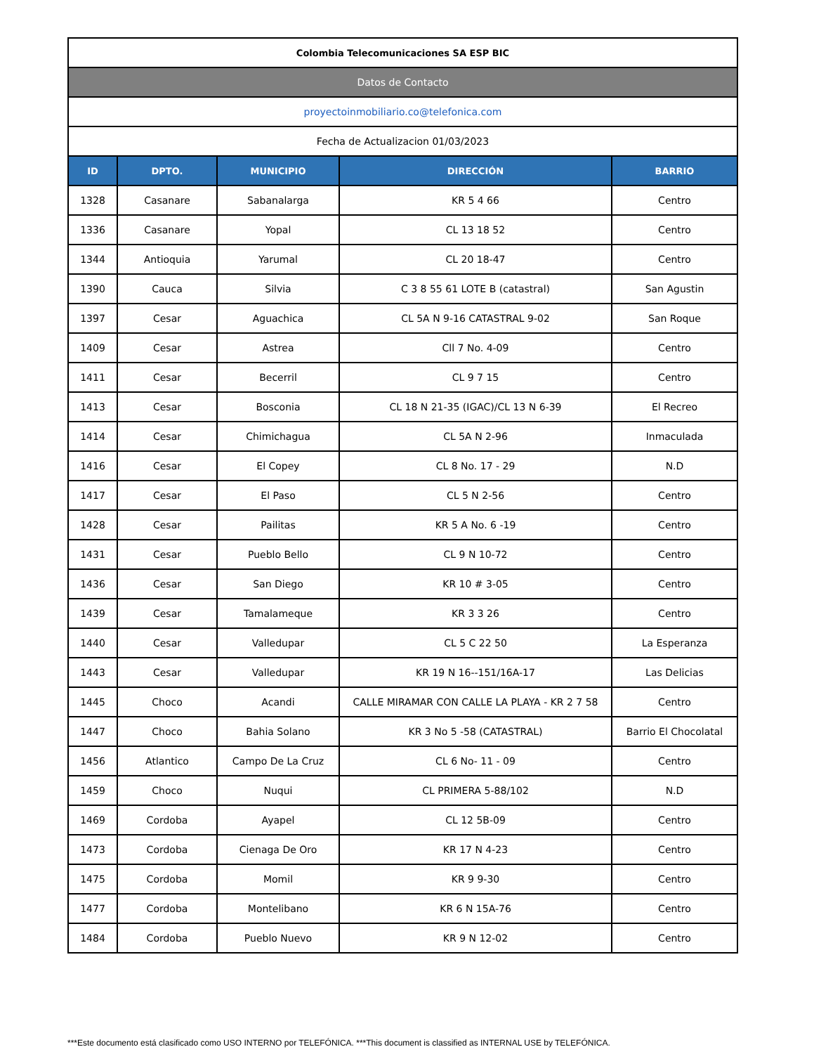| Colombia Telecomunicaciones SA ESP BIC | | | | |
| Datos de Contacto | | | | |
| proyectoinmobiliario.co@telefonica.com | | | | |
| Fecha de Actualizacion 01/03/2023 | | | | |
| ID | DPTO. | MUNICIPIO | DIRECCIÓN | BARRIO |
| 1328 | Casanare | Sabanalarga | KR 5 4 66 | Centro |
| 1336 | Casanare | Yopal | CL 13 18 52 | Centro |
| 1344 | Antioquia | Yarumal | CL 20 18-47 | Centro |
| 1390 | Cauca | Silvia | C 3 8 55 61 LOTE B (catastral) | San Agustin |
| 1397 | Cesar | Aguachica | CL 5A N 9-16 CATASTRAL 9-02 | San Roque |
| 1409 | Cesar | Astrea | Cll 7 No. 4-09 | Centro |
| 1411 | Cesar | Becerril | CL 9 7 15 | Centro |
| 1413 | Cesar | Bosconia | CL 18 N 21-35 (IGAC)/CL 13 N 6-39 | El Recreo |
| 1414 | Cesar | Chimichagua | CL 5A N 2-96 | Inmaculada |
| 1416 | Cesar | El Copey | CL 8 No. 17 - 29 | N.D |
| 1417 | Cesar | El Paso | CL 5 N 2-56 | Centro |
| 1428 | Cesar | Pailitas | KR 5 A No. 6 -19 | Centro |
| 1431 | Cesar | Pueblo Bello | CL 9 N 10-72 | Centro |
| 1436 | Cesar | San Diego | KR 10 # 3-05 | Centro |
| 1439 | Cesar | Tamalameque | KR 3 3 26 | Centro |
| 1440 | Cesar | Valledupar | CL 5 C 22 50 | La Esperanza |
| 1443 | Cesar | Valledupar | KR 19 N 16--151/16A-17 | Las Delicias |
| 1445 | Choco | Acandi | CALLE MIRAMAR CON CALLE LA PLAYA - KR 2 7 58 | Centro |
| 1447 | Choco | Bahia Solano | KR 3 No 5 -58 (CATASTRAL) | Barrio El Chocolatal |
| 1456 | Atlantico | Campo De La Cruz | CL 6 No- 11 - 09 | Centro |
| 1459 | Choco | Nuqui | CL PRIMERA 5-88/102 | N.D |
| 1469 | Cordoba | Ayapel | CL 12 5B-09 | Centro |
| 1473 | Cordoba | Cienaga De Oro | KR 17 N 4-23 | Centro |
| 1475 | Cordoba | Momil | KR 9 9-30 | Centro |
| 1477 | Cordoba | Montelibano | KR 6 N 15A-76 | Centro |
| 1484 | Cordoba | Pueblo Nuevo | KR 9 N 12-02 | Centro |
***Este documento está clasificado como USO INTERNO por TELEFÓNICA. ***This document is classified as INTERNAL USE by TELEFÓNICA.